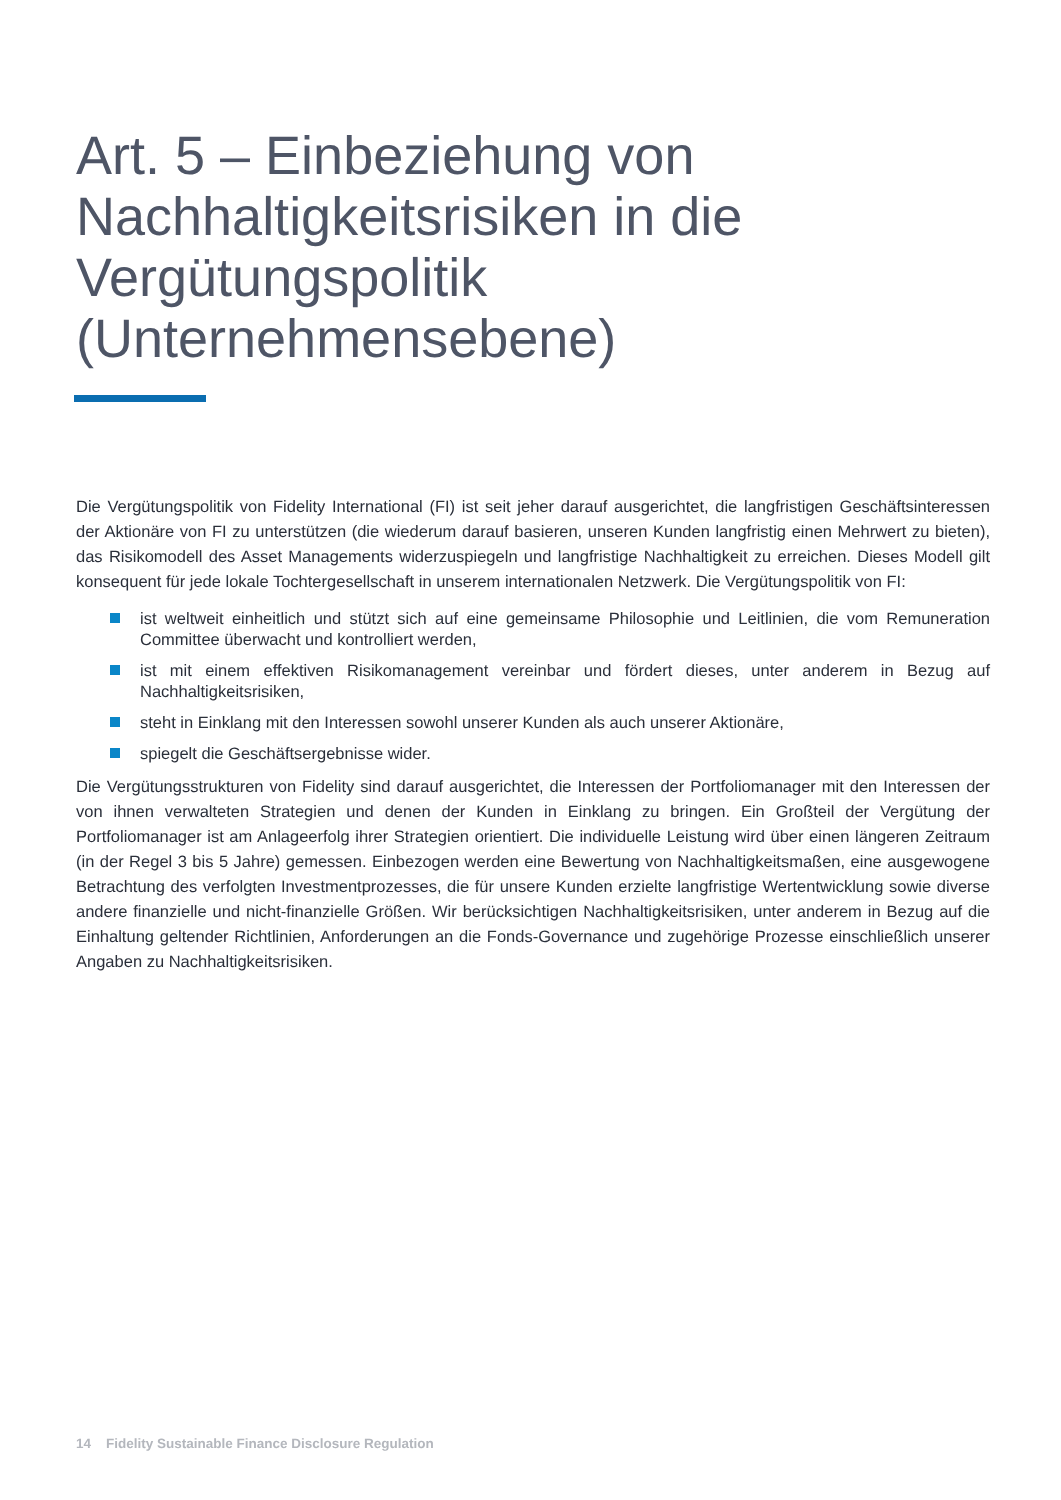Art. 5 – Einbeziehung von Nachhaltigkeitsrisiken in die Vergütungspolitik (Unternehmensebene)
Die Vergütungspolitik von Fidelity International (FI) ist seit jeher darauf ausgerichtet, die langfristigen Geschäftsinteressen der Aktionäre von FI zu unterstützen (die wiederum darauf basieren, unseren Kunden langfristig einen Mehrwert zu bieten), das Risikomodell des Asset Managements widerzuspiegeln und langfristige Nachhaltigkeit zu erreichen. Dieses Modell gilt konsequent für jede lokale Tochtergesellschaft in unserem internationalen Netzwerk. Die Vergütungspolitik von FI:
ist weltweit einheitlich und stützt sich auf eine gemeinsame Philosophie und Leitlinien, die vom Remuneration Committee überwacht und kontrolliert werden,
ist mit einem effektiven Risikomanagement vereinbar und fördert dieses, unter anderem in Bezug auf Nachhaltigkeitsrisiken,
steht in Einklang mit den Interessen sowohl unserer Kunden als auch unserer Aktionäre,
spiegelt die Geschäftsergebnisse wider.
Die Vergütungsstrukturen von Fidelity sind darauf ausgerichtet, die Interessen der Portfoliomanager mit den Interessen der von ihnen verwalteten Strategien und denen der Kunden in Einklang zu bringen. Ein Großteil der Vergütung der Portfoliomanager ist am Anlageerfolg ihrer Strategien orientiert. Die individuelle Leistung wird über einen längeren Zeitraum (in der Regel 3 bis 5 Jahre) gemessen. Einbezogen werden eine Bewertung von Nachhaltigkeitsmaßen, eine ausgewogene Betrachtung des verfolgten Investmentprozesses, die für unsere Kunden erzielte langfristige Wertentwicklung sowie diverse andere finanzielle und nicht-finanzielle Größen. Wir berücksichtigen Nachhaltigkeitsrisiken, unter anderem in Bezug auf die Einhaltung geltender Richtlinien, Anforderungen an die Fonds-Governance und zugehörige Prozesse einschließlich unserer Angaben zu Nachhaltigkeitsrisiken.
14 Fidelity Sustainable Finance Disclosure Regulation